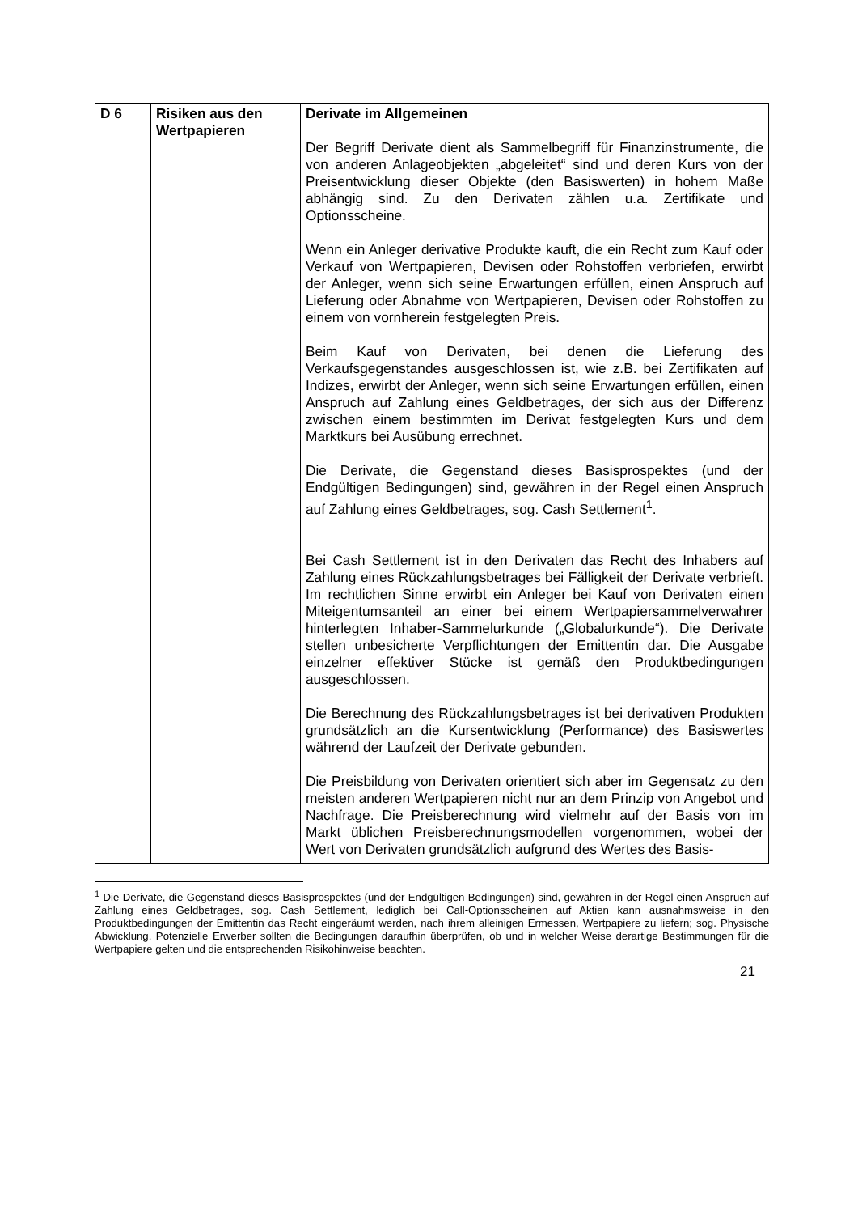| D 6 | Risiken aus den Wertpapieren | Derivate im Allgemeinen Der Begriff Derivate dient als Sammelbegriff für Finanz­instrumente, die von anderen Anlageobjekten „abgeleitet“ sind und deren Kurs von der Preisentwicklung dieser Objekte (den Basiswerten) in hohem Maße abhängig sind. Zu den Derivaten zählen u.a. Zertifikate und Optionsscheine. Wenn ein Anleger derivative Produkte kauft, die ein Recht zum Kauf oder Verkauf von Wertpapieren, Devisen oder Rohstoffen verbriefen, erwirbt der Anleger, wenn sich seine Erwartungen erfüllen, einen Anspruch auf Lieferung oder Abnahme von Wertpapieren, Devisen oder Rohstoffen zu einem von vornherein festgelegten Preis. Beim Kauf von Derivaten, bei denen die Lieferung des Verkaufsgegenstandes ausgeschlossen ist, wie z.B. bei Zertifikaten auf Indizes, erwirbt der Anleger, wenn sich seine Erwartungen erfüllen, einen Anspruch auf Zahlung eines Geldbetrages, der sich aus der Differenz zwischen einem bestimmten im Derivat festgelegten Kurs und dem Marktkurs bei Ausübung errechnet. Die Derivate, die Gegenstand dieses Basisprospektes (und der Endgültigen Bedingungen) sind, gewähren in der Regel einen Anspruch auf Zahlung eines Geldbetrages, sog. Cash Settlement<sup>1</sup>. Bei Cash Settlement ist in den Derivaten das Recht des Inhabers auf Zahlung eines Rückzahlungsbetrages bei Fälligkeit der Derivate verbrieft. Im rechtlichen Sinne erwirbt ein Anleger bei Kauf von Derivaten einen Miteigentumsanteil an einer bei einem Wertpapiersammelverwahrer hinterlegten Inhaber-Sammelurkunde („Globalurkunde“). Die Derivate stellen unbesicherte Verpflichtungen der Emittentin dar. Die Ausgabe einzelner effektiver Stücke ist gemäß den Produktbedingungen ausgeschlossen. Die Berechnung des Rückzahlungsbetrages ist bei derivativen Produkten grundsätzlich an die Kursentwicklung (Performance) des Basiswertes während der Laufzeit der Derivate gebunden. Die Preisbildung von Derivaten orientiert sich aber im Gegensatz zu den meisten anderen Wertpapieren nicht nur an dem Prinzip von Angebot und Nachfrage. Die Preis­berechnung wird vielmehr auf der Basis von im Markt üblichen Preisberechnungsmodellen vorgenommen, wobei der Wert von Derivaten grundsätzlich aufgrund des Wertes des Basis- |
<sup>1</sup> Die Derivate, die Gegenstand dieses Basisprospektes (und der Endgültigen Bedingungen) sind, gewähren in der Regel einen Anspruch auf Zahlung eines Geldbetrages, sog. Cash Settlement, lediglich bei Call-Options­scheinen auf Aktien kann ausnahmsweise in den Produktbedingungen der Emittentin das Recht eingeräumt werden, nach ihrem alleinigen Ermessen, Wertpapiere zu liefern; sog. Physische Abwicklung. Potenzielle Erwerber sollten die Bedingungen daraufhin überprüfen, ob und in welcher Weise derartige Bestimmungen für die Wertpapiere gelten und die entsprechenden Risikohinweise beachten.
21